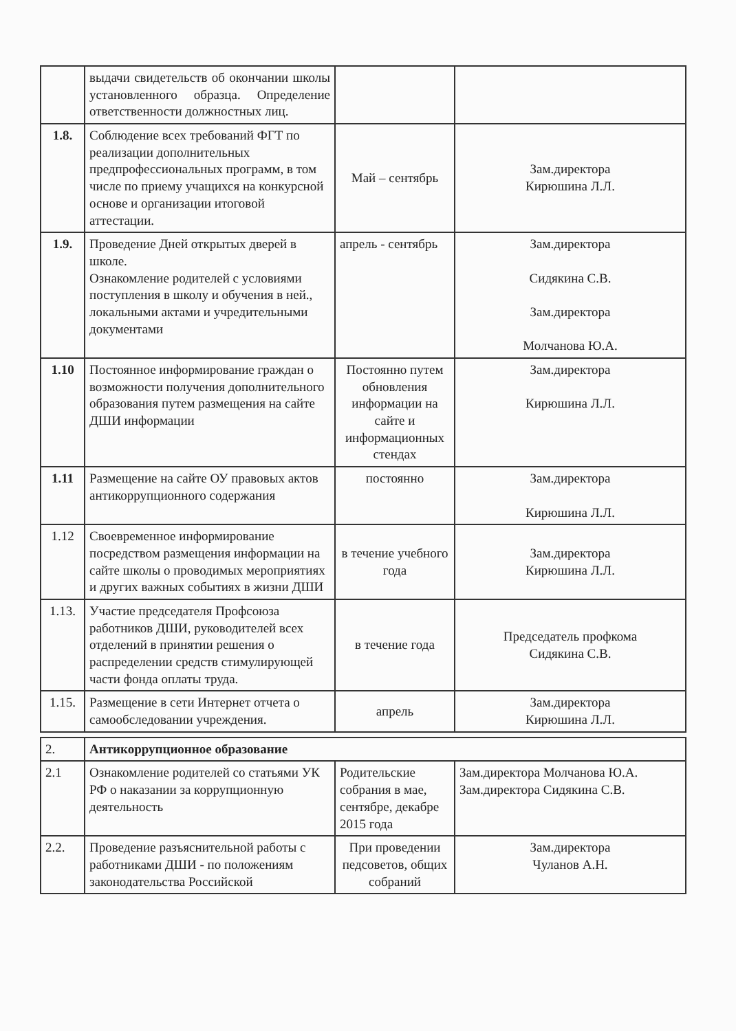| | выдачи свидетельств об окончании школы установленного образца. Определение ответственности должностных лиц. | | |
| 1.8. | Соблюдение всех требований ФГТ по реализации дополнительных предпрофессиональных программ, в том числе по приему учащихся на конкурсной основе и организации итоговой аттестации. | Май – сентябрь | Зам.директора Кирюшина Л.Л. |
| 1.9. | Проведение Дней открытых дверей в школе. Ознакомление родителей с условиями поступления в школу и обучения в ней., локальными актами и учредительными документами | апрель - сентябрь | Зам.директора Сидякина С.В. Зам.директора Молчанова Ю.А. |
| 1.10 | Постоянное информирование граждан о возможности получения дополнительного образования путем размещения на сайте ДШИ информации | Постоянно путем обновления информации на сайте и информационных стендах | Зам.директора Кирюшина Л.Л. |
| 1.11 | Размещение на сайте ОУ правовых актов антикоррупционного содержания | постоянно | Зам.директора Кирюшина Л.Л. |
| 1.12 | Своевременное информирование посредством размещения информации на сайте школы о проводимых мероприятиях и других важных событиях в жизни ДШИ | в течение учебного года | Зам.директора Кирюшина Л.Л. |
| 1.13. | Участие председателя Профсоюза работников ДШИ, руководителей всех отделений в принятии решения о распределении средств стимулирующей части фонда оплаты труда. | в течение года | Председатель профкома Сидякина С.В. |
| 1.15. | Размещение в сети Интернет отчета о самообследовании учреждения. | апрель | Зам.директора Кирюшина Л.Л. |
| 2. | Антикоррупционное образование | | |
| 2.1 | Ознакомление родителей со статьями УК РФ о наказании за коррупционную деятельность | Родительские собрания в мае, сентябре, декабре 2015 года | Зам.директора Молчанова Ю.А. Зам.директора Сидякина С.В. |
| 2.2. | Проведение разъяснительной работы с работниками ДШИ - по положениям законодательства Российской | При проведении педсоветов, общих собраний | Зам.директора Чуланов А.Н. |